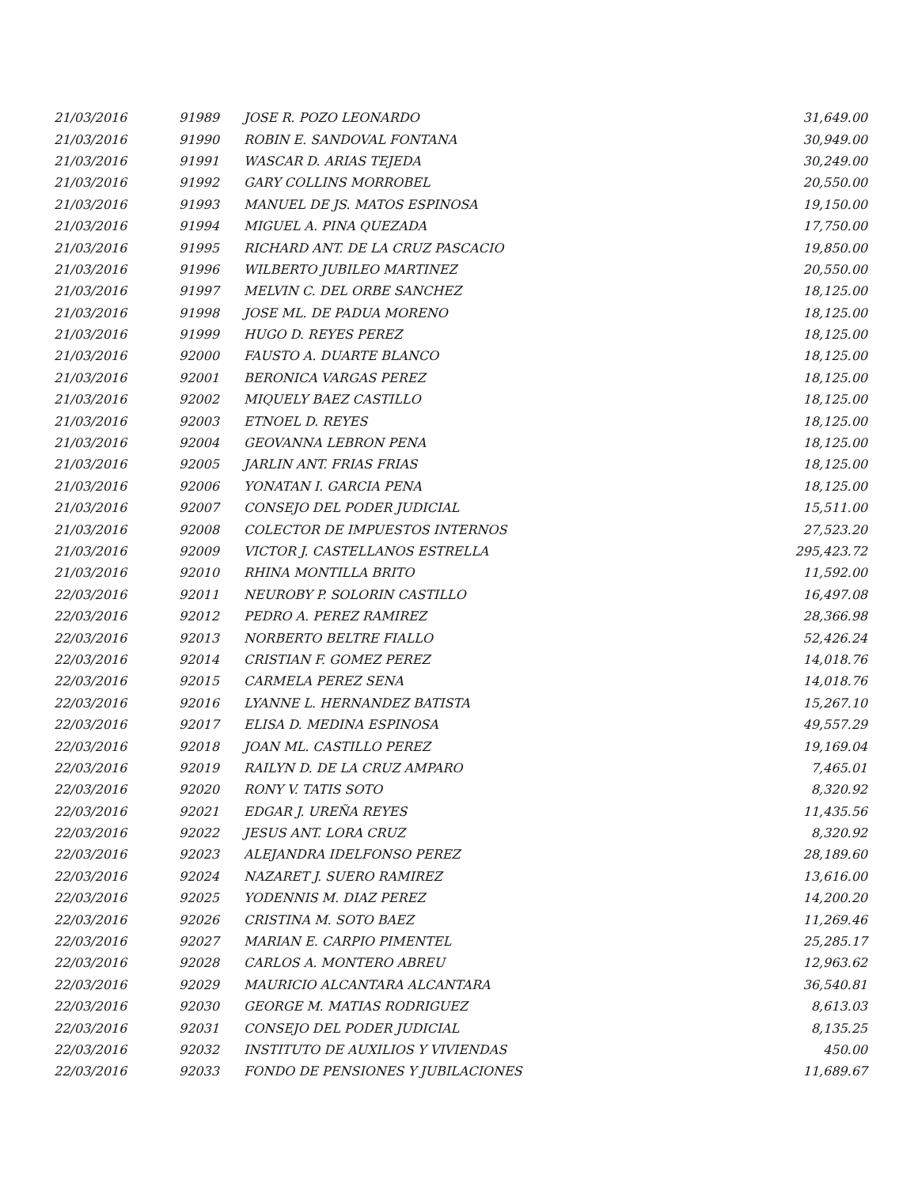| 21/03/2016 | 91989 | JOSE R. POZO LEONARDO | 31,649.00 |
| 21/03/2016 | 91990 | ROBIN E. SANDOVAL FONTANA | 30,949.00 |
| 21/03/2016 | 91991 | WASCAR D. ARIAS TEJEDA | 30,249.00 |
| 21/03/2016 | 91992 | GARY COLLINS MORROBEL | 20,550.00 |
| 21/03/2016 | 91993 | MANUEL DE JS. MATOS ESPINOSA | 19,150.00 |
| 21/03/2016 | 91994 | MIGUEL A. PINA QUEZADA | 17,750.00 |
| 21/03/2016 | 91995 | RICHARD ANT. DE LA CRUZ PASCACIO | 19,850.00 |
| 21/03/2016 | 91996 | WILBERTO JUBILEO MARTINEZ | 20,550.00 |
| 21/03/2016 | 91997 | MELVIN C. DEL ORBE SANCHEZ | 18,125.00 |
| 21/03/2016 | 91998 | JOSE ML. DE PADUA MORENO | 18,125.00 |
| 21/03/2016 | 91999 | HUGO D. REYES PEREZ | 18,125.00 |
| 21/03/2016 | 92000 | FAUSTO A. DUARTE BLANCO | 18,125.00 |
| 21/03/2016 | 92001 | BERONICA VARGAS PEREZ | 18,125.00 |
| 21/03/2016 | 92002 | MIQUELY BAEZ CASTILLO | 18,125.00 |
| 21/03/2016 | 92003 | ETNOEL D. REYES | 18,125.00 |
| 21/03/2016 | 92004 | GEOVANNA LEBRON PENA | 18,125.00 |
| 21/03/2016 | 92005 | JARLIN ANT. FRIAS FRIAS | 18,125.00 |
| 21/03/2016 | 92006 | YONATAN I. GARCIA PENA | 18,125.00 |
| 21/03/2016 | 92007 | CONSEJO DEL PODER JUDICIAL | 15,511.00 |
| 21/03/2016 | 92008 | COLECTOR DE IMPUESTOS INTERNOS | 27,523.20 |
| 21/03/2016 | 92009 | VICTOR J. CASTELLANOS ESTRELLA | 295,423.72 |
| 21/03/2016 | 92010 | RHINA MONTILLA BRITO | 11,592.00 |
| 22/03/2016 | 92011 | NEUROBY P. SOLORIN CASTILLO | 16,497.08 |
| 22/03/2016 | 92012 | PEDRO A. PEREZ RAMIREZ | 28,366.98 |
| 22/03/2016 | 92013 | NORBERTO BELTRE FIALLO | 52,426.24 |
| 22/03/2016 | 92014 | CRISTIAN F. GOMEZ PEREZ | 14,018.76 |
| 22/03/2016 | 92015 | CARMELA PEREZ SENA | 14,018.76 |
| 22/03/2016 | 92016 | LYANNE L. HERNANDEZ BATISTA | 15,267.10 |
| 22/03/2016 | 92017 | ELISA D. MEDINA ESPINOSA | 49,557.29 |
| 22/03/2016 | 92018 | JOAN ML. CASTILLO PEREZ | 19,169.04 |
| 22/03/2016 | 92019 | RAILYN D. DE LA CRUZ AMPARO | 7,465.01 |
| 22/03/2016 | 92020 | RONY V. TATIS SOTO | 8,320.92 |
| 22/03/2016 | 92021 | EDGAR J. UREÑA REYES | 11,435.56 |
| 22/03/2016 | 92022 | JESUS ANT. LORA CRUZ | 8,320.92 |
| 22/03/2016 | 92023 | ALEJANDRA IDELFONSO PEREZ | 28,189.60 |
| 22/03/2016 | 92024 | NAZARET J. SUERO RAMIREZ | 13,616.00 |
| 22/03/2016 | 92025 | YODENNIS M. DIAZ PEREZ | 14,200.20 |
| 22/03/2016 | 92026 | CRISTINA M. SOTO BAEZ | 11,269.46 |
| 22/03/2016 | 92027 | MARIAN E. CARPIO PIMENTEL | 25,285.17 |
| 22/03/2016 | 92028 | CARLOS A. MONTERO ABREU | 12,963.62 |
| 22/03/2016 | 92029 | MAURICIO ALCANTARA ALCANTARA | 36,540.81 |
| 22/03/2016 | 92030 | GEORGE M. MATIAS RODRIGUEZ | 8,613.03 |
| 22/03/2016 | 92031 | CONSEJO DEL PODER JUDICIAL | 8,135.25 |
| 22/03/2016 | 92032 | INSTITUTO DE AUXILIOS Y VIVIENDAS | 450.00 |
| 22/03/2016 | 92033 | FONDO DE PENSIONES Y JUBILACIONES | 11,689.67 |